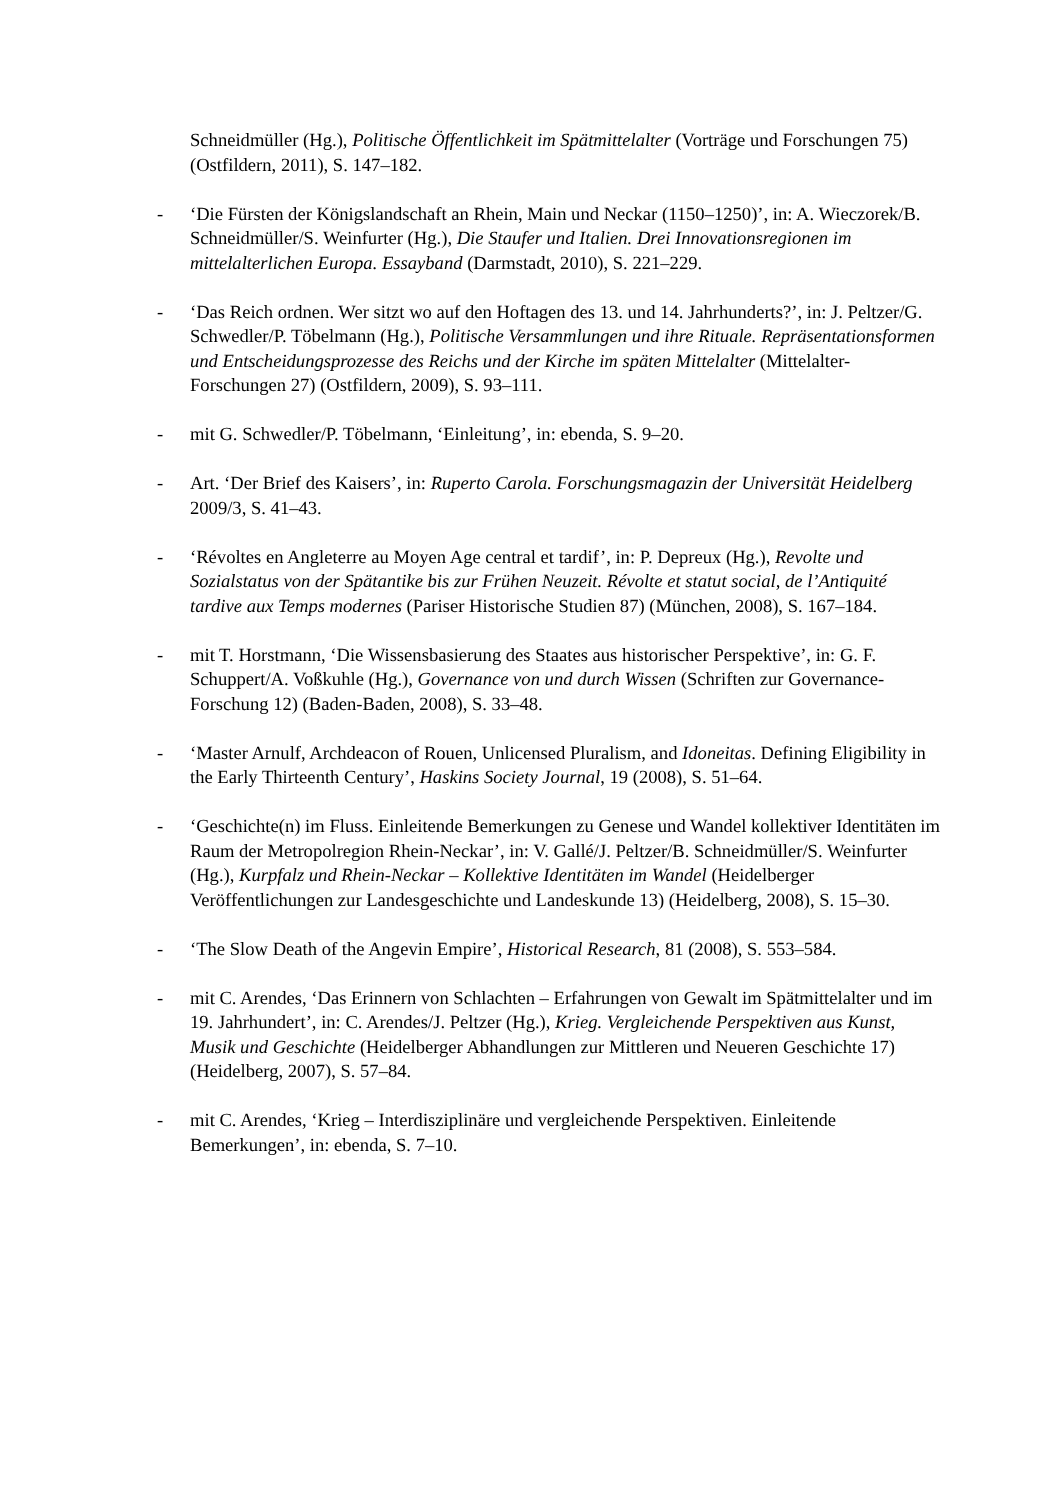Schneidmüller (Hg.), Politische Öffentlichkeit im Spätmittelalter (Vorträge und Forschungen 75) (Ostfildern, 2011), S. 147–182.
-
‘Die Fürsten der Königslandschaft an Rhein, Main und Neckar (1150–1250)’, in: A. Wieczorek/B. Schneidmüller/S. Weinfurter (Hg.), Die Staufer und Italien. Drei Innovationsregionen im mittelalterlichen Europa. Essayband (Darmstadt, 2010), S. 221–229.
-
‘Das Reich ordnen. Wer sitzt wo auf den Hoftagen des 13. und 14. Jahrhunderts?’, in: J. Peltzer/G. Schwedler/P. Töbelmann (Hg.), Politische Versammlungen und ihre Rituale. Repräsentationsformen und Entscheidungsprozesse des Reichs und der Kirche im späten Mittelalter (Mittelalter-Forschungen 27) (Ostfildern, 2009), S. 93–111.
-
mit G. Schwedler/P. Töbelmann, ‘Einleitung’, in: ebenda, S. 9–20.
-
Art. ‘Der Brief des Kaisers’, in: Ruperto Carola. Forschungsmagazin der Universität Heidelberg 2009/3, S. 41–43.
-
‘Révoltes en Angleterre au Moyen Age central et tardif’, in: P. Depreux (Hg.), Revolte und Sozialstatus von der Spätantike bis zur Frühen Neuzeit. Révolte et statut social, de l’Antiquité tardive aux Temps modernes (Pariser Historische Studien 87) (München, 2008), S. 167–184.
-
mit T. Horstmann, ‘Die Wissensbasierung des Staates aus historischer Perspektive’, in: G. F. Schuppert/A. Voßkuhle (Hg.), Governance von und durch Wissen (Schriften zur Governance-Forschung 12) (Baden-Baden, 2008), S. 33–48.
-
‘Master Arnulf, Archdeacon of Rouen, Unlicensed Pluralism, and Idoneitas. Defining Eligibility in the Early Thirteenth Century’, Haskins Society Journal, 19 (2008), S. 51–64.
-
‘Geschichte(n) im Fluss. Einleitende Bemerkungen zu Genese und Wandel kollektiver Identitäten im Raum der Metropolregion Rhein-Neckar’, in: V. Gallé/J. Peltzer/B. Schneidmüller/S. Weinfurter (Hg.), Kurpfalz und Rhein-Neckar – Kollektive Identitäten im Wandel (Heidelberger Veröffentlichungen zur Landesgeschichte und Landeskunde 13) (Heidelberg, 2008), S. 15–30.
-
‘The Slow Death of the Angevin Empire’, Historical Research, 81 (2008), S. 553–584.
-
mit C. Arendes, ‘Das Erinnern von Schlachten – Erfahrungen von Gewalt im Spätmittelalter und im 19. Jahrhundert’, in: C. Arendes/J. Peltzer (Hg.), Krieg. Vergleichende Perspektiven aus Kunst, Musik und Geschichte (Heidelberger Abhandlungen zur Mittleren und Neueren Geschichte 17) (Heidelberg, 2007), S. 57–84.
-
mit C. Arendes, ‘Krieg – Interdisziplinäre und vergleichende Perspektiven. Einleitende Bemerkungen’, in: ebenda, S. 7–10.